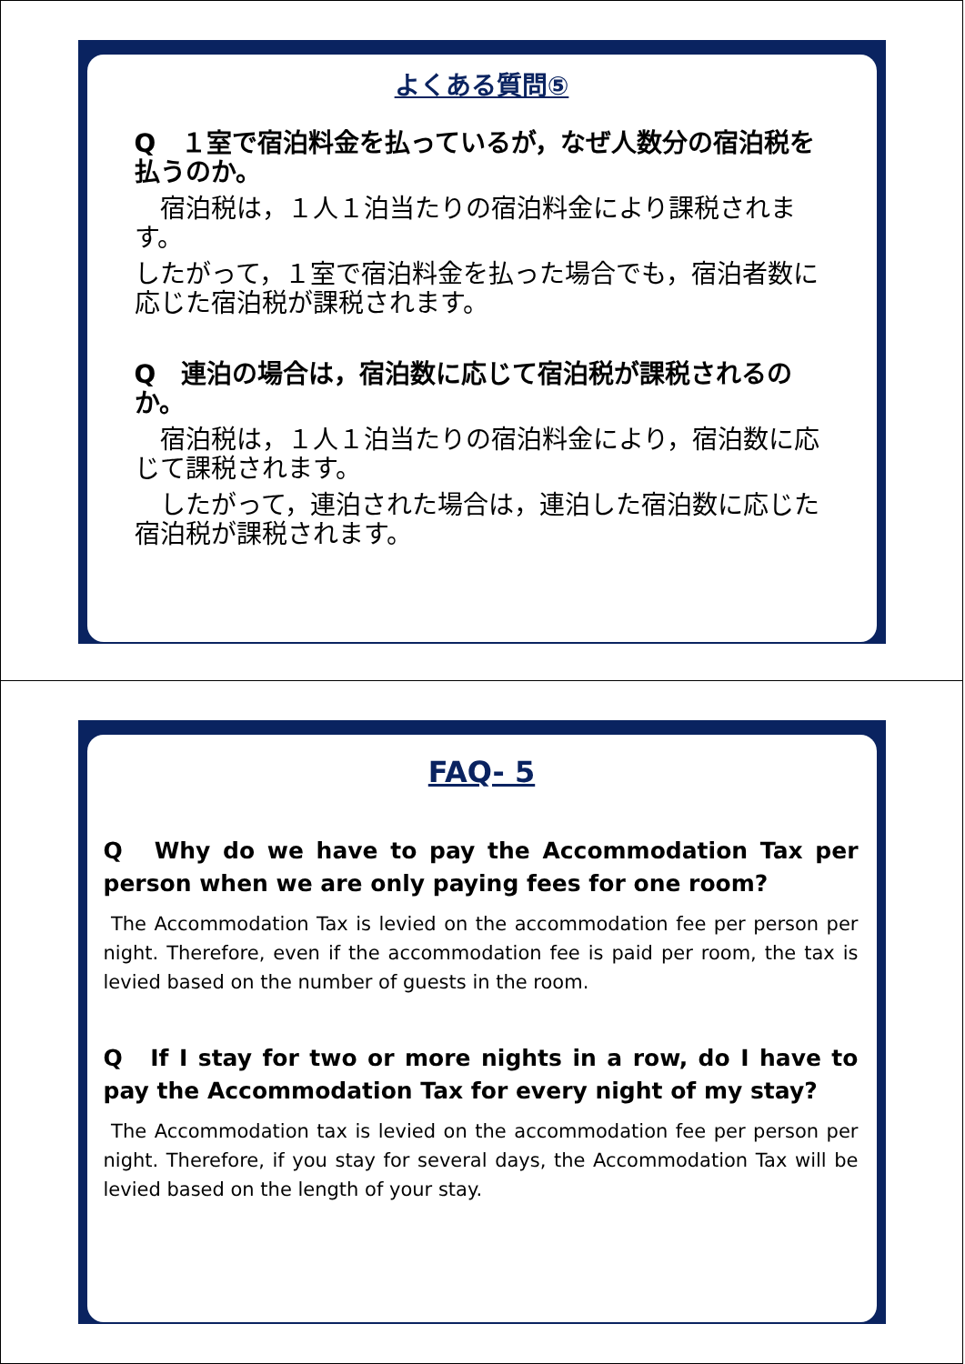よくある質問⑤
Q　１室で宿泊料金を払っているが，なぜ人数分の宿泊税を払うのか。
　宿泊税は，１人１泊当たりの宿泊料金により課税されます。
したがって，１室で宿泊料金を払った場合でも，宿泊者数に応じた宿泊税が課税されます。
Q　連泊の場合は，宿泊数に応じて宿泊税が課税されるのか。
　宿泊税は，１人１泊当たりの宿泊料金により，宿泊数に応じて課税されます。
　したがって，連泊された場合は，連泊した宿泊数に応じた宿泊税が課税されます。
FAQ- 5
Q　Why do we have to pay the Accommodation Tax per person when we are only paying fees for one room?
The Accommodation Tax is levied on the accommodation fee per person per night. Therefore, even if the accommodation fee is paid per room, the tax is levied based on the number of guests in the room.
Q　If I stay for two or more nights in a row, do I have to pay the Accommodation Tax for every night of my stay?
The Accommodation tax is levied on the accommodation fee per person per night. Therefore, if you stay for several days, the Accommodation Tax will be levied based on the length of your stay.